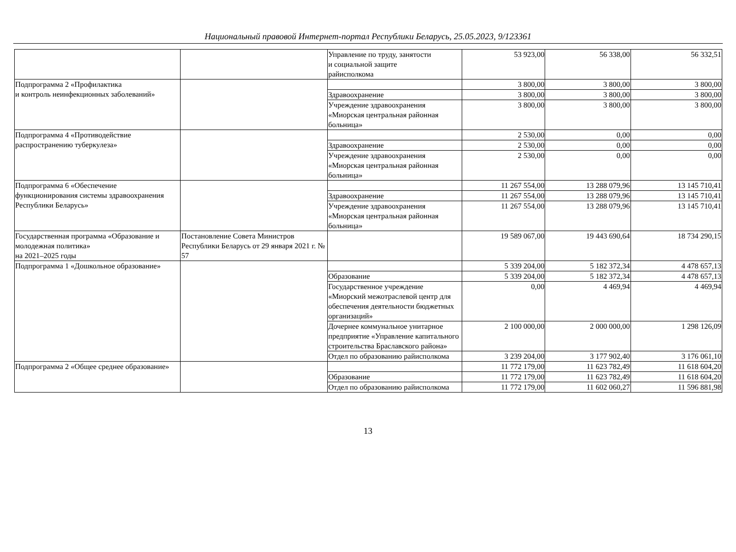Национальный правовой Интернет-портал Республики Беларусь, 25.05.2023, 9/123361
| | | Управление по труду, занятости и социальной защите райисполкома | 53 923,00 | 56 338,00 | 56 332,51 |
| Подпрограмма 2 «Профилактика и контроль неинфекционных заболеваний» | | | 3 800,00 | 3 800,00 | 3 800,00 |
| | | Здравоохранение | 3 800,00 | 3 800,00 | 3 800,00 |
| | | Учреждение здравоохранения «Миорская центральная районная больница» | 3 800,00 | 3 800,00 | 3 800,00 |
| Подпрограмма 4 «Противодействие распространению туберкулеза» | | | 2 530,00 | 0,00 | 0,00 |
| | | Здравоохранение | 2 530,00 | 0,00 | 0,00 |
| | | Учреждение здравоохранения «Миорская центральная районная больница» | 2 530,00 | 0,00 | 0,00 |
| Подпрограмма 6 «Обеспечение функционирования системы здравоохранения Республики Беларусь» | | | 11 267 554,00 | 13 288 079,96 | 13 145 710,41 |
| | | Здравоохранение | 11 267 554,00 | 13 288 079,96 | 13 145 710,41 |
| | | Учреждение здравоохранения «Миорская центральная районная больница» | 11 267 554,00 | 13 288 079,96 | 13 145 710,41 |
| Государственная программа «Образование и молодежная политика» на 2021–2025 годы | Постановление Совета Министров Республики Беларусь от 29 января 2021 г. № 57 | | 19 589 067,00 | 19 443 690,64 | 18 734 290,15 |
| Подпрограмма 1 «Дошкольное образование» | | | 5 339 204,00 | 5 182 372,34 | 4 478 657,13 |
| | | Образование | 5 339 204,00 | 5 182 372,34 | 4 478 657,13 |
| | | Государственное учреждение «Миорский межотраслевой центр для обеспечения деятельности бюджетных организаций» | 0,00 | 4 469,94 | 4 469,94 |
| | | Дочернее коммунальное унитарное предприятие «Управление капитального строительства Браславского района» | 2 100 000,00 | 2 000 000,00 | 1 298 126,09 |
| | | Отдел по образованию райисполкома | 3 239 204,00 | 3 177 902,40 | 3 176 061,10 |
| Подпрограмма 2 «Общее среднее образование» | | | 11 772 179,00 | 11 623 782,49 | 11 618 604,20 |
| | | Образование | 11 772 179,00 | 11 623 782,49 | 11 618 604,20 |
| | | Отдел по образованию райисполкома | 11 772 179,00 | 11 602 060,27 | 11 596 881,98 |
13